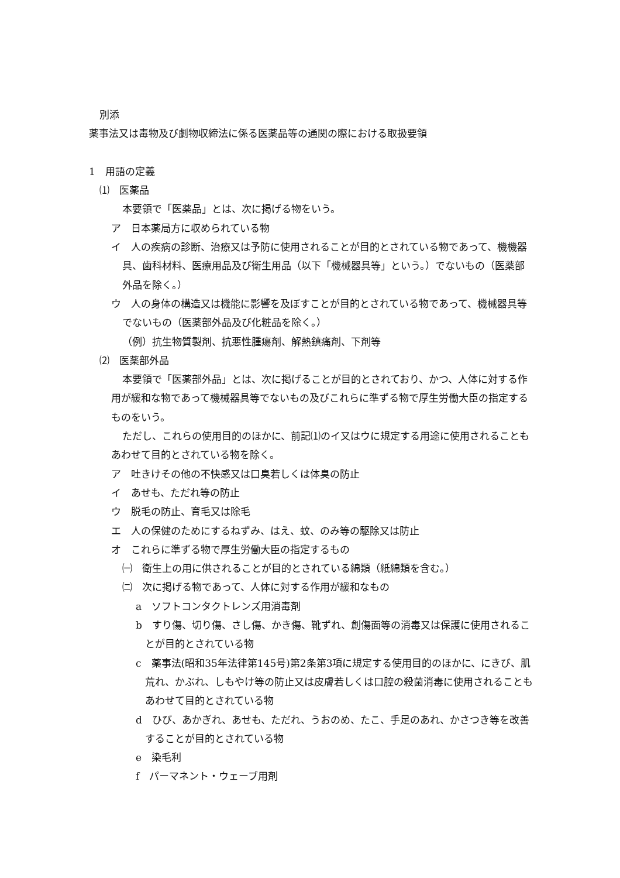別添
薬事法又は毒物及び劇物収締法に係る医薬品等の通関の際における取扱要領
1　用語の定義
⑴　医薬品
本要領で「医薬品」とは、次に掲げる物をいう。
ア　日本薬局方に収められている物
イ　人の疾病の診断、治療又は予防に使用されることが目的とされている物であって、機機器具、歯科材料、医療用品及び衛生用品（以下「機械器具等」という。）でないもの（医薬部外品を除く。）
ウ　人の身体の構造又は機能に影響を及ぼすことが目的とされている物であって、機械器具等でないもの（医薬部外品及び化粧品を除く。）
（例）抗生物質製剤、抗悪性腫瘍剤、解熱鎮痛剤、下剤等
⑵　医薬部外品
本要領で「医薬部外品」とは、次に掲げることが目的とされており、かつ、人体に対する作用が緩和な物であって機械器具等でないもの及びこれらに準ずる物で厚生労働大臣の指定するものをいう。
ただし、これらの使用目的のほかに、前記⑴のイ又はウに規定する用途に使用されることもあわせて目的とされている物を除く。
ア　吐きけその他の不快感又は口臭若しくは体臭の防止
イ　あせも、ただれ等の防止
ウ　脱毛の防止、育毛又は除毛
エ　人の保健のためにするねずみ、はえ、蚊、のみ等の駆除又は防止
オ　これらに準ずる物で厚生労働大臣の指定するもの
㈠　衛生上の用に供されることが目的とされている綿類（紙綿類を含む。）
㈡　次に掲げる物であって、人体に対する作用が緩和なもの
a　ソフトコンタクトレンズ用消毒剤
b　すり傷、切り傷、さし傷、かき傷、靴ずれ、創傷面等の消毒又は保護に使用されることが目的とされている物
c　薬事法(昭和35年法律第145号)第2条第3項に規定する使用目的のほかに、にきび、肌荒れ、かぶれ、しもやけ等の防止又は皮膚若しくは口腔の殺菌消毒に使用されることもあわせて目的とされている物
d　ひび、あかぎれ、あせも、ただれ、うおのめ、たこ、手足のあれ、かさつき等を改善することが目的とされている物
e　染毛利
f　パーマネント・ウェーブ用剤